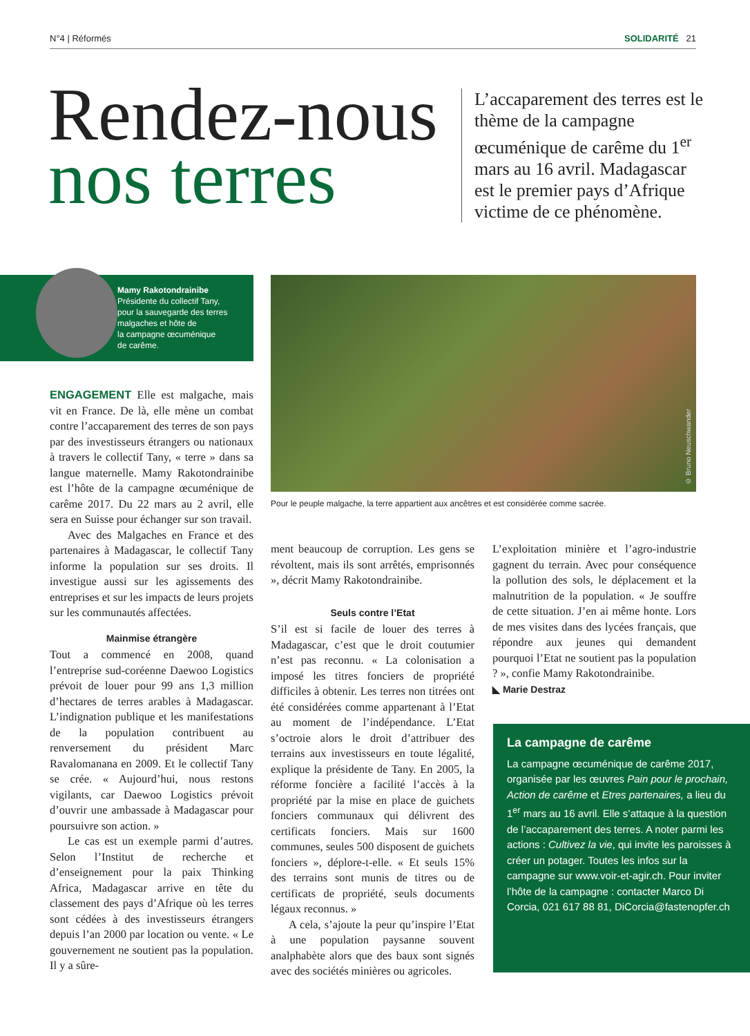N°4 | Réformés SOLIDARITÉ 21
Rendez-nous
nos terres
L’accaparement des terres est le thème de la campagne œcuménique de carême du 1<sup>er</sup> mars au 16 avril. Madagascar est le premier pays d’Afrique victime de ce phénomène.
Mamy Rakotondrainibe
Présidente du collectif Tany,
pour la sauvegarde des terres
malgaches et hôte de
la campagne œcuménique
de carême.
© Bruno Neuschwander
Pour le peuple malgache, la terre appartient aux ancêtres et est considérée comme sacrée.
ENGAGEMENT Elle est malgache, mais vit en France. De là, elle mène un combat contre l’accaparement des terres de son pays par des investisseurs étrangers ou nationaux à travers le collectif Tany, « terre » dans sa langue maternelle. Mamy Rakotondrainibe est l’hôte de la campagne œcuménique de carême 2017. Du 22 mars au 2 avril, elle sera en Suisse pour échanger sur son travail.
Avec des Malgaches en France et des partenaires à Madagascar, le collectif Tany informe la population sur ses droits. Il investigue aussi sur les agissements des entreprises et sur les impacts de leurs projets sur les communautés affectées.
Mainmise étrangère
Tout a commencé en 2008, quand l’entreprise sud-coréenne Daewoo Logistics prévoit de louer pour 99 ans 1,3 million d’hectares de terres arables à Madagascar. L’indignation publique et les manifestations de la population contribuent au renversement du président Marc Ravalomanana en 2009. Et le collectif Tany se crée. « Aujourd’hui, nous restons vigilants, car Daewoo Logistics prévoit d’ouvrir une ambassade à Madagascar pour poursuivre son action. »
Le cas est un exemple parmi d’autres. Selon l’Institut de recherche et d’enseignement pour la paix Thinking Africa, Madagascar arrive en tête du classement des pays d’Afrique où les terres sont cédées à des investisseurs étrangers depuis l’an 2000 par location ou vente. « Le gouvernement ne soutient pas la population. Il y a sûre-
ment beaucoup de corruption. Les gens se révoltent, mais ils sont arrêtés, emprisonnés », décrit Mamy Rakotondrainibe.
Seuls contre l’Etat
S’il est si facile de louer des terres à Madagascar, c’est que le droit coutumier n’est pas reconnu. « La colonisation a imposé les titres fonciers de propriété difficiles à obtenir. Les terres non titrées ont été considérées comme appartenant à l’Etat au moment de l’indépendance. L’Etat s’octroie alors le droit d’attribuer des terrains aux investisseurs en toute légalité, explique la présidente de Tany. En 2005, la réforme foncière a facilité l’accès à la propriété par la mise en place de guichets fonciers communaux qui délivrent des certificats fonciers. Mais sur 1600 communes, seules 500 disposent de guichets fonciers », déplore-t-elle. « Et seuls 15% des terrains sont munis de titres ou de certificats de propriété, seuls documents légaux reconnus. »
A cela, s’ajoute la peur qu’inspire l’Etat à une population paysanne souvent analphabète alors que des baux sont signés avec des sociétés minières ou agricoles.
L’exploitation minière et l’agro-industrie gagnent du terrain. Avec pour conséquence la pollution des sols, le déplacement et la malnutrition de la population. « Je souffre de cette situation. J’en ai même honte. Lors de mes visites dans des lycées français, que répondre aux jeunes qui demandent pourquoi l’Etat ne soutient pas la population ? », confie Mamy Rakotondrainibe.
◣ Marie Destraz
La campagne de carême
La campagne œcuménique de carême 2017, organisée par les œuvres Pain pour le prochain, Action de carême et Etres partenaires, a lieu du 1<sup>er</sup> mars au 16 avril. Elle s’attaque à la question de l’accaparement des terres. A noter parmi les actions : Cultivez la vie, qui invite les paroisses à créer un potager. Toutes les infos sur la campagne sur www.voir-et-agir.ch. Pour inviter l’hôte de la campagne : contacter Marco Di Corcia, 021 617 88 81, DiCorcia@fastenopfer.ch